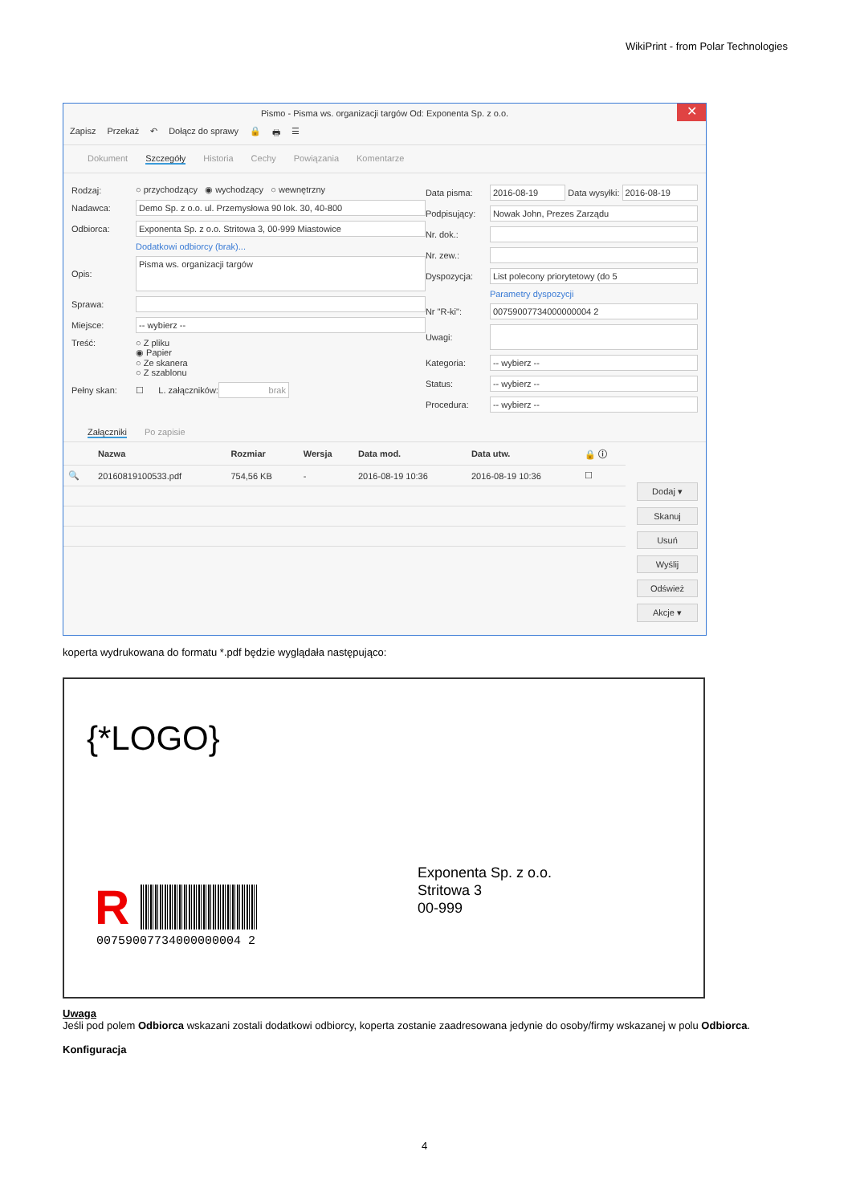WikiPrint - from Polar Technologies
Pismo - Pisma ws. organizacji targów Od: Exponenta Sp. z o.o.
✕
Zapisz Przekaż ↶ Dołącz do sprawy 🔒 🖶 ☰
Dokument Szczegóły Historia Cechy Powiązania Komentarze
Rodzaj: ○ przychodzący ◉ wychodzący ○ wewnętrzny
Nadawca: Demo Sp. z o.o. ul. Przemysłowa 90 lok. 30, 40-800
Odbiorca: Exponenta Sp. z o.o. Stritowa 3, 00-999 Miastowice
Dodatkowi odbiorcy (brak)...
Opis: Pisma ws. organizacji targów
Sprawa:
Miejsce: -- wybierz --
Treść: ○ Z pliku
◉ Papier
○ Ze skanera
○ Z szablonu
Pełny skan: ☐ L. załączników: brak
Data pisma: 2016-08-19 Data wysyłki: 2016-08-19
Podpisujący: Nowak John, Prezes Zarządu
Nr. dok.:
Nr. zew.:
Dyspozycja: List polecony priorytetowy (do 5
Parametry dyspozycji
Nr "R-ki": 00759007734000000004 2
Uwagi:
Kategoria: -- wybierz --
Status: -- wybierz --
Procedura: -- wybierz --
Załączniki Po zapisie
| | Nazwa | Rozmiar | Wersja | Data mod. | Data utw. | 🔒 ⓘ |
| --- | --- | --- | --- | --- | --- | --- |
| 🔍 | 20160819100533.pdf | 754,56 KB | - | 2016-08-19 10:36 | 2016-08-19 10:36 | ☐ |
Dodaj ▾
Skanuj
Usuń
Wyślij
Odśwież
Akcje ▾
koperta wydrukowana do formatu *.pdf będzie wyglądała następująco:
{*LOGO}
R
00759007734000000004 2
Exponenta Sp. z o.o.
Stritowa 3
00-999
Uwaga
Jeśli pod polem Odbiorca wskazani zostali dodatkowi odbiorcy, koperta zostanie zaadresowana jedynie do osoby/firmy wskazanej w polu Odbiorca.
Konfiguracja
4